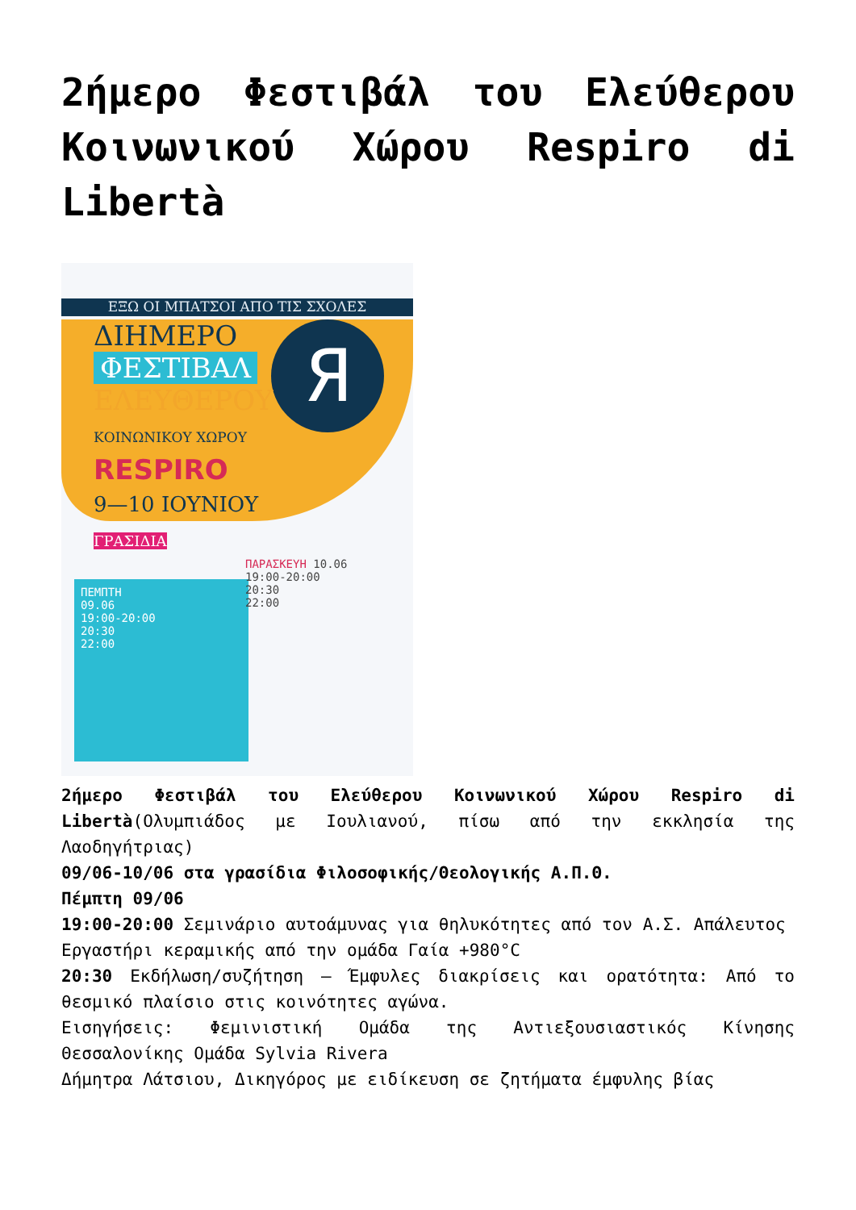2ήμερο Φεστιβάλ του Ελεύθερου Κοινωνικού Χώρου Respiro di Libertà
ΕΞΩ ΟΙ ΜΠΑΤΣΟΙ ΑΠΟ ΤΙΣ ΣΧΟΛΕΣ
Я
ΔΙΗΜΕΡΟ
ΦΕΣΤΙΒΑΛ
ΕΛΕΥΘΕΡΟΥ
ΚΟΙΝΩΝΙΚΟΥ ΧΩΡΟΥ
RESPIRO
9—10 ΙΟΥΝΙΟΥ
ΓΡΑΣΙΔΙΑ
ΠΕΜΠΤΗ
09.06
19:00-20:00
20:30
22:00
ΠΑΡΑΣΚΕΥΗ 10.06
19:00-20:00
20:30
22:00
2ήμερο Φεστιβάλ του Ελεύθερου Κοινωνικού Χώρου Respiro di Libertà(Ολυμπιάδος με Ιουλιανού, πίσω από την εκκλησία της Λαοδηγήτριας)
09/06-10/06 στα γρασίδια Φιλοσοφικής/Θεολογικής Α.Π.Θ.
Πέμπτη 09/06
19:00-20:00 Σεμινάριο αυτοάμυνας για θηλυκότητες από τον Α.Σ. Απάλευτος
Εργαστήρι κεραμικής από την ομάδα Γαία +980°C
20:30 Εκδήλωση/συζήτηση – Έμφυλες διακρίσεις και ορατότητα: Από το θεσμικό πλαίσιο στις κοινότητες αγώνα.
Εισηγήσεις: Φεμινιστική Ομάδα της Αντιεξουσιαστικός Κίνησης Θεσσαλονίκης Ομάδα Sylvia Rivera
Δήμητρα Λάτσιου, Δικηγόρος με ειδίκευση σε ζητήματα έμφυλης βίας